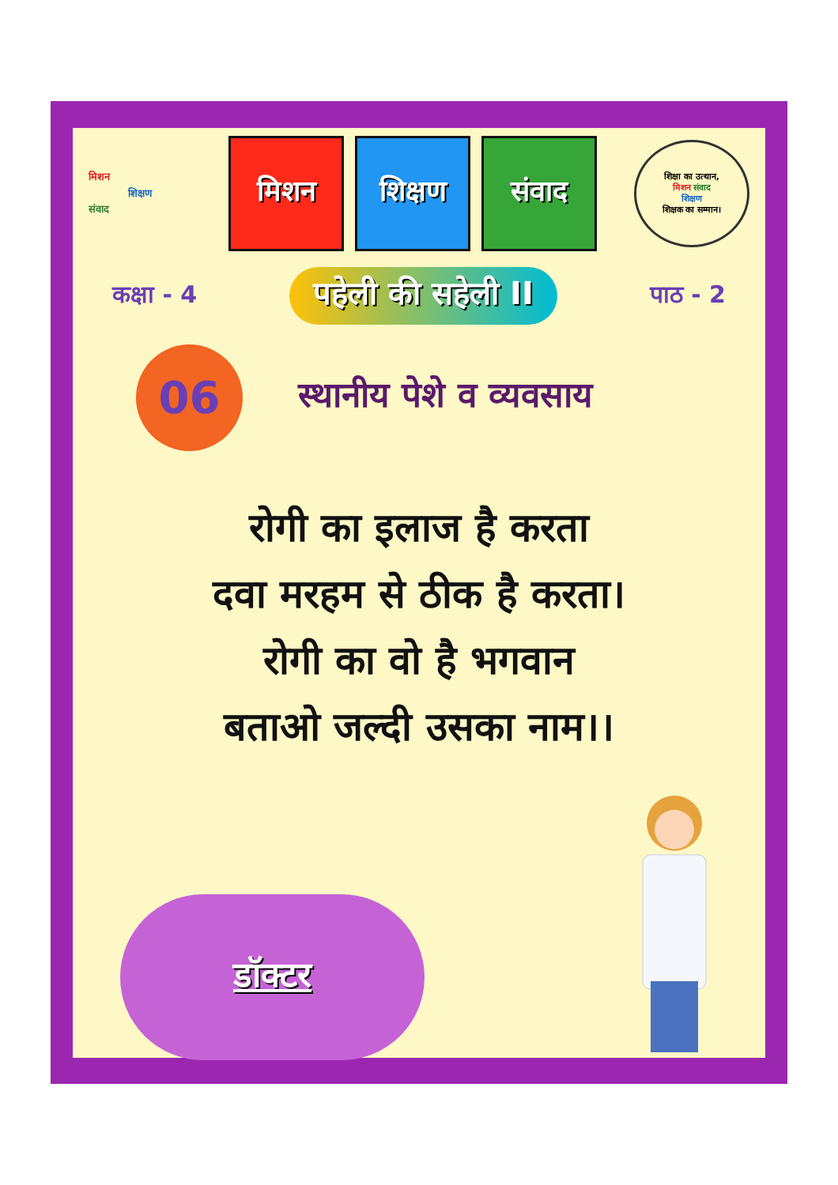मिशन
शिक्षण
संवाद
मिशन शिक्षण संवाद
शिक्षा का उत्थान,
मिशन संवाद
शिक्षण
शिक्षक का सम्मान।
कक्षा - 4 पहेली की सहेली II पाठ - 2
06
स्थानीय पेशे व व्यवसाय
रोगी का इलाज है करता
दवा मरहम से ठीक है करता।
रोगी का वो है भगवान
बताओ जल्दी उसका नाम।।
डॉक्टर